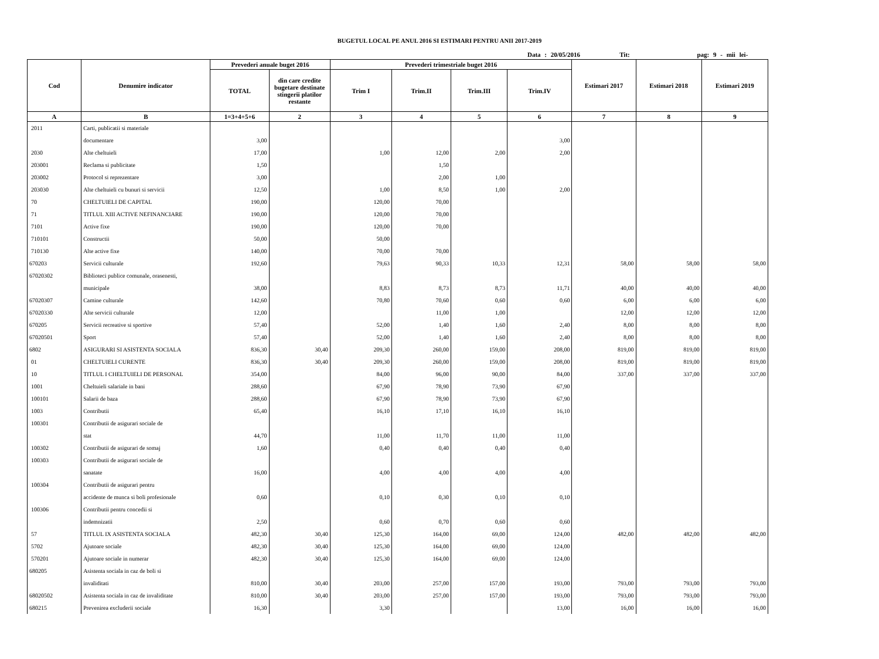BUGETUL LOCAL PE ANUL 2016 SI ESTIMARI PENTRU ANII 2017-2019
Data : 20/05/2016 Tit: pag: 9 - mii lei-
| Cod | Denumire indicator | Prevederi anuale buget 2016 | | Prevederi trimestriale buget 2016 | | | | Estimari 2017 | Estimari 2018 | Estimari 2019 |
| --- | --- | --- | --- | --- | --- | --- | --- | --- | --- | --- |
| | | TOTAL | din care credite bugetare destinate stingerii platilor restante | Trim I | Trim.II | Trim.III | Trim.IV | | | |
| A | B | 1=3+4+5+6 | 2 | 3 | 4 | 5 | 6 | 7 | 8 | 9 |
| 2011 | Carti, publicatii si materiale | | | | | | | | | |
| | documentare | 3,00 | | | | | 3,00 | | | |
| 2030 | Alte cheltuieli | 17,00 | | 1,00 | 12,00 | 2,00 | 2,00 | | | |
| 203001 | Reclama si publicitate | 1,50 | | | 1,50 | | | | | |
| 203002 | Protocol si reprezentare | 3,00 | | | 2,00 | 1,00 | | | | |
| 203030 | Alte cheltuieli cu bunuri si servicii | 12,50 | | 1,00 | 8,50 | 1,00 | 2,00 | | | |
| 70 | CHELTUIELI DE CAPITAL | 190,00 | | 120,00 | 70,00 | | | | | |
| 71 | TITLUL XIII ACTIVE NEFINANCIARE | 190,00 | | 120,00 | 70,00 | | | | | |
| 7101 | Active fixe | 190,00 | | 120,00 | 70,00 | | | | | |
| 710101 | Constructii | 50,00 | | 50,00 | | | | | | |
| 710130 | Alte active fixe | 140,00 | | 70,00 | 70,00 | | | | | |
| 670203 | Servicii culturale | 192,60 | | 79,63 | 90,33 | 10,33 | 12,31 | 58,00 | 58,00 | 58,00 |
| 67020302 | Biblioteci publice comunale, orasenesti, | | | | | | | | | |
| | municipale | 38,00 | | 8,83 | 8,73 | 8,73 | 11,71 | 40,00 | 40,00 | 40,00 |
| 67020307 | Camine culturale | 142,60 | | 70,80 | 70,60 | 0,60 | 0,60 | 6,00 | 6,00 | 6,00 |
| 67020330 | Alte servicii culturale | 12,00 | | | 11,00 | 1,00 | | 12,00 | 12,00 | 12,00 |
| 670205 | Servicii recreative si sportive | 57,40 | | 52,00 | 1,40 | 1,60 | 2,40 | 8,00 | 8,00 | 8,00 |
| 67020501 | Sport | 57,40 | | 52,00 | 1,40 | 1,60 | 2,40 | 8,00 | 8,00 | 8,00 |
| 6802 | ASIGURARI SI ASISTENTA SOCIALA | 836,30 | 30,40 | 209,30 | 260,00 | 159,00 | 208,00 | 819,00 | 819,00 | 819,00 |
| 01 | CHELTUIELI CURENTE | 836,30 | 30,40 | 209,30 | 260,00 | 159,00 | 208,00 | 819,00 | 819,00 | 819,00 |
| 10 | TITLUL I CHELTUIELI DE PERSONAL | 354,00 | | 84,00 | 96,00 | 90,00 | 84,00 | 337,00 | 337,00 | 337,00 |
| 1001 | Cheltuieli salariale in bani | 288,60 | | 67,90 | 78,90 | 73,90 | 67,90 | | | |
| 100101 | Salarii de baza | 288,60 | | 67,90 | 78,90 | 73,90 | 67,90 | | | |
| 1003 | Contributii | 65,40 | | 16,10 | 17,10 | 16,10 | 16,10 | | | |
| 100301 | Contributii de asigurari sociale de | | | | | | | | | |
| | stat | 44,70 | | 11,00 | 11,70 | 11,00 | 11,00 | | | |
| 100302 | Contributii de asigurari de somaj | 1,60 | | 0,40 | 0,40 | 0,40 | 0,40 | | | |
| 100303 | Contributii de asigurari sociale de | | | | | | | | | |
| | sanatate | 16,00 | | 4,00 | 4,00 | 4,00 | 4,00 | | | |
| 100304 | Contributii de asigurari pentru | | | | | | | | | |
| | accidente de munca si boli profesionale | 0,60 | | 0,10 | 0,30 | 0,10 | 0,10 | | | |
| 100306 | Contributii pentru concedii si | | | | | | | | | |
| | indemnizatii | 2,50 | | 0,60 | 0,70 | 0,60 | 0,60 | | | |
| 57 | TITLUL IX ASISTENTA SOCIALA | 482,30 | 30,40 | 125,30 | 164,00 | 69,00 | 124,00 | 482,00 | 482,00 | 482,00 |
| 5702 | Ajutoare sociale | 482,30 | 30,40 | 125,30 | 164,00 | 69,00 | 124,00 | | | |
| 570201 | Ajutoare sociale in numerar | 482,30 | 30,40 | 125,30 | 164,00 | 69,00 | 124,00 | | | |
| 680205 | Asistenta sociala in caz de boli si | | | | | | | | | |
| | invaliditati | 810,00 | 30,40 | 203,00 | 257,00 | 157,00 | 193,00 | 793,00 | 793,00 | 793,00 |
| 68020502 | Asistenta sociala in caz de invaliditate | 810,00 | 30,40 | 203,00 | 257,00 | 157,00 | 193,00 | 793,00 | 793,00 | 793,00 |
| 680215 | Prevenirea excluderii sociale | 16,30 | | 3,30 | | | 13,00 | 16,00 | 16,00 | 16,00 |